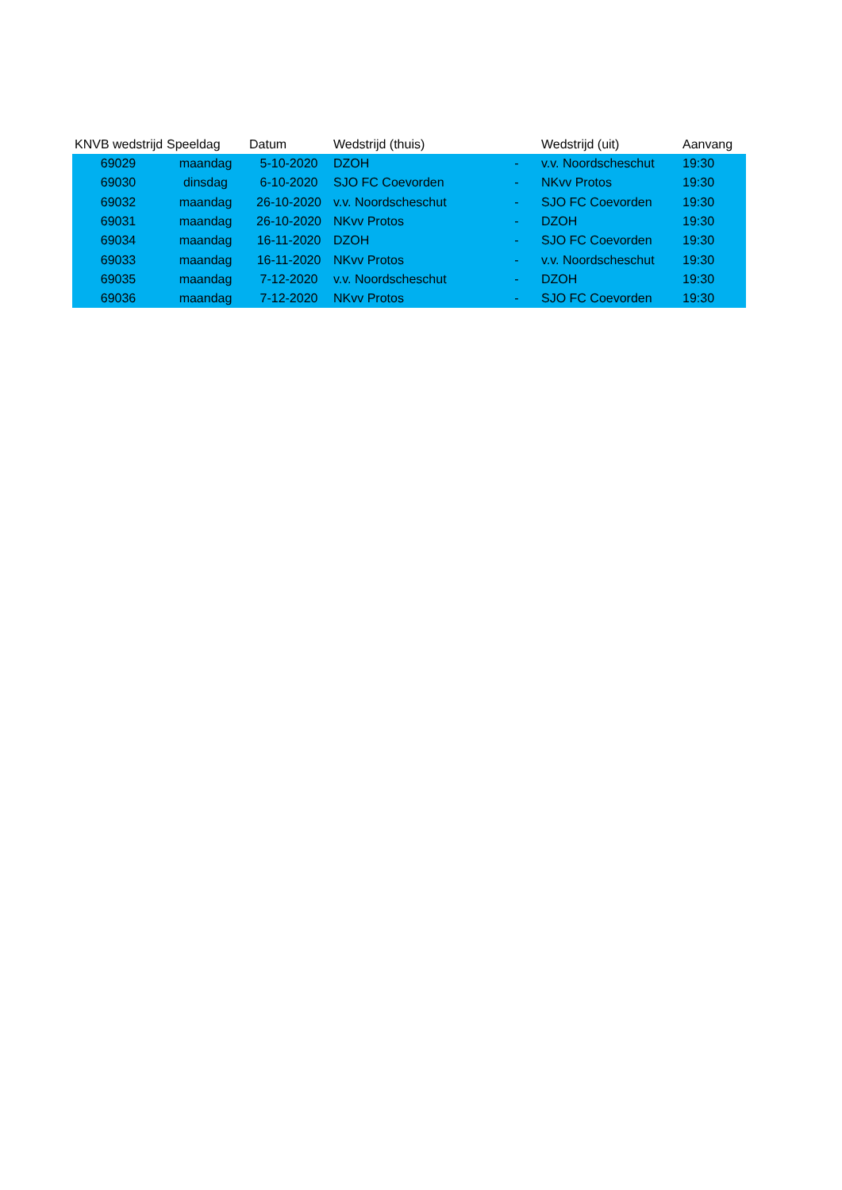| KNVB wedstrijd | Speeldag | Datum | Wedstrijd (thuis) | | Wedstrijd (uit) | Aanvang |
| --- | --- | --- | --- | --- | --- | --- |
| 69029 | maandag | 5-10-2020 | DZOH | - | v.v. Noordscheschut | 19:30 |
| 69030 | dinsdag | 6-10-2020 | SJO FC Coevorden | - | NKvv Protos | 19:30 |
| 69032 | maandag | 26-10-2020 | v.v. Noordscheschut | - | SJO FC Coevorden | 19:30 |
| 69031 | maandag | 26-10-2020 | NKvv Protos | - | DZOH | 19:30 |
| 69034 | maandag | 16-11-2020 | DZOH | - | SJO FC Coevorden | 19:30 |
| 69033 | maandag | 16-11-2020 | NKvv Protos | - | v.v. Noordscheschut | 19:30 |
| 69035 | maandag | 7-12-2020 | v.v. Noordscheschut | - | DZOH | 19:30 |
| 69036 | maandag | 7-12-2020 | NKvv Protos | - | SJO FC Coevorden | 19:30 |